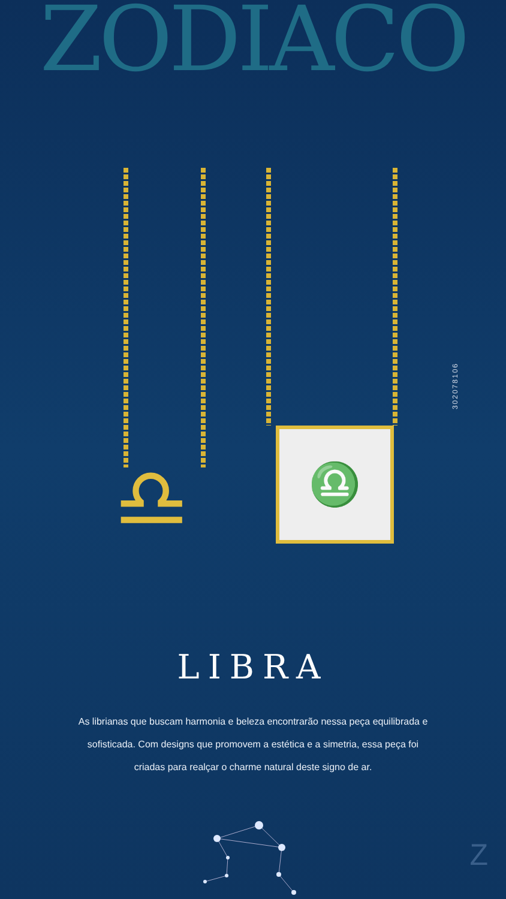ZODIACO
♎ ♎
302078106
LIBRA
As librianas que buscam harmonia e beleza encontrarão nessa peça equilibrada e sofisticada. Com designs que promovem a estética e a simetria, essa peça foi criadas para realçar o charme natural deste signo de ar.
Z